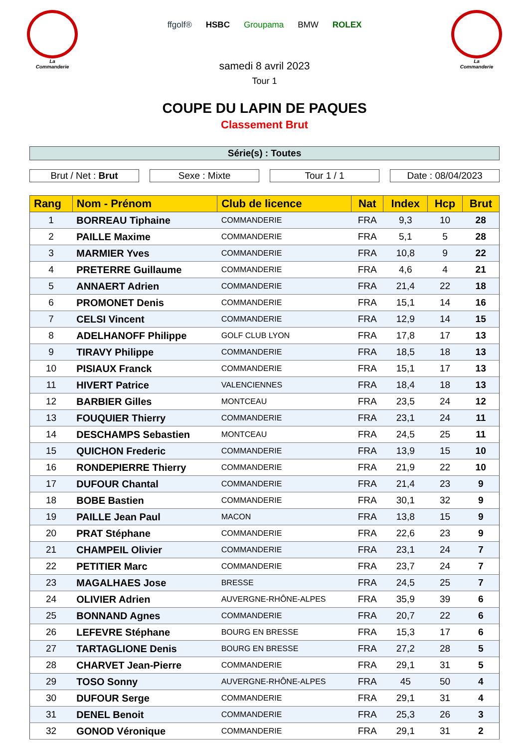La
Commanderie
ffgolf® HSBC Groupama BMW ROLEX
La
Commanderie
samedi 8 avril 2023
Tour 1
COUPE DU LAPIN DE PAQUES
Classement Brut
Série(s) : Toutes
Brut / Net : Brut Sexe : Mixte Tour 1 / 1 Date : 08/04/2023
| Rang | Nom - Prénom | Club de licence | Nat | Index | Hcp | Brut |
| --- | --- | --- | --- | --- | --- | --- |
| 1 | BORREAU Tiphaine | COMMANDERIE | FRA | 9,3 | 10 | 28 |
| 2 | PAILLE Maxime | COMMANDERIE | FRA | 5,1 | 5 | 28 |
| 3 | MARMIER Yves | COMMANDERIE | FRA | 10,8 | 9 | 22 |
| 4 | PRETERRE Guillaume | COMMANDERIE | FRA | 4,6 | 4 | 21 |
| 5 | ANNAERT Adrien | COMMANDERIE | FRA | 21,4 | 22 | 18 |
| 6 | PROMONET Denis | COMMANDERIE | FRA | 15,1 | 14 | 16 |
| 7 | CELSI Vincent | COMMANDERIE | FRA | 12,9 | 14 | 15 |
| 8 | ADELHANOFF Philippe | GOLF CLUB LYON | FRA | 17,8 | 17 | 13 |
| 9 | TIRAVY Philippe | COMMANDERIE | FRA | 18,5 | 18 | 13 |
| 10 | PISIAUX Franck | COMMANDERIE | FRA | 15,1 | 17 | 13 |
| 11 | HIVERT Patrice | VALENCIENNES | FRA | 18,4 | 18 | 13 |
| 12 | BARBIER Gilles | MONTCEAU | FRA | 23,5 | 24 | 12 |
| 13 | FOUQUIER Thierry | COMMANDERIE | FRA | 23,1 | 24 | 11 |
| 14 | DESCHAMPS Sebastien | MONTCEAU | FRA | 24,5 | 25 | 11 |
| 15 | QUICHON Frederic | COMMANDERIE | FRA | 13,9 | 15 | 10 |
| 16 | RONDEPIERRE Thierry | COMMANDERIE | FRA | 21,9 | 22 | 10 |
| 17 | DUFOUR Chantal | COMMANDERIE | FRA | 21,4 | 23 | 9 |
| 18 | BOBE Bastien | COMMANDERIE | FRA | 30,1 | 32 | 9 |
| 19 | PAILLE Jean Paul | MACON | FRA | 13,8 | 15 | 9 |
| 20 | PRAT Stéphane | COMMANDERIE | FRA | 22,6 | 23 | 9 |
| 21 | CHAMPEIL Olivier | COMMANDERIE | FRA | 23,1 | 24 | 7 |
| 22 | PETITIER Marc | COMMANDERIE | FRA | 23,7 | 24 | 7 |
| 23 | MAGALHAES Jose | BRESSE | FRA | 24,5 | 25 | 7 |
| 24 | OLIVIER Adrien | AUVERGNE-RHÔNE-ALPES | FRA | 35,9 | 39 | 6 |
| 25 | BONNAND Agnes | COMMANDERIE | FRA | 20,7 | 22 | 6 |
| 26 | LEFEVRE Stéphane | BOURG EN BRESSE | FRA | 15,3 | 17 | 6 |
| 27 | TARTAGLIONE Denis | BOURG EN BRESSE | FRA | 27,2 | 28 | 5 |
| 28 | CHARVET Jean-Pierre | COMMANDERIE | FRA | 29,1 | 31 | 5 |
| 29 | TOSO Sonny | AUVERGNE-RHÔNE-ALPES | FRA | 45 | 50 | 4 |
| 30 | DUFOUR Serge | COMMANDERIE | FRA | 29,1 | 31 | 4 |
| 31 | DENEL Benoit | COMMANDERIE | FRA | 25,3 | 26 | 3 |
| 32 | GONOD Véronique | COMMANDERIE | FRA | 29,1 | 31 | 2 |